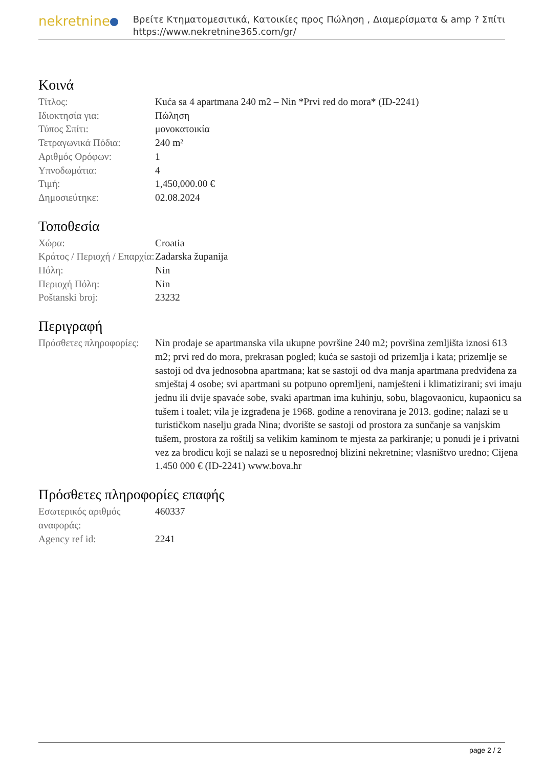nekretnine
Βρείτε Κτηματομεσιτικά, Κατοικίες προς Πώληση , Διαμερίσματα & amp ? Σπίτι
https://www.nekretnine365.com/gr/
Κοινά
| Τίτλος: | Kuća sa 4 apartmana 240 m2 – Nin *Prvi red do mora* (ID-2241) |
| Ιδιοκτησία για: | Πώληση |
| Τύπος Σπίτι: | μονοκατοικία |
| Τετραγωνικά Πόδια: | 240 m² |
| Αριθμός Ορόφων: | 1 |
| Υπνοδωμάτια: | 4 |
| Τιμή: | 1,450,000.00 € |
| Δημοσιεύτηκε: | 02.08.2024 |
Τοποθεσία
| Χώρα: | Croatia |
| Κράτος / Περιοχή / Επαρχία: | Zadarska županija |
| Πόλη: | Nin |
| Περιοχή Πόλη: | Nin |
| Poštanski broj: | 23232 |
Περιγραφή
| Πρόσθετες πληροφορίες: | Nin prodaje se apartmanska vila ukupne površine 240 m2; površina zemljišta iznosi 613 m2; prvi red do mora, prekrasan pogled; kuća se sastoji od prizemlja i kata; prizemlje se sastoji od dva jednosobna apartmana; kat se sastoji od dva manja apartmana predviđena za smještaj 4 osobe; svi apartmani su potpuno opremljeni, namješteni i klimatizirani; svi imaju jednu ili dvije spavaće sobe, svaki apartman ima kuhinju, sobu, blagovaonicu, kupaonicu sa tušem i toalet; vila je izgrađena je 1968. godine a renovirana je 2013. godine; nalazi se u turističkom naselju grada Nina; dvorište se sastoji od prostora za sunčanje sa vanjskim tušem, prostora za roštilj sa velikim kaminom te mjesta za parkiranje; u ponudi je i privatni vez za brodicu koji se nalazi se u neposrednoj blizini nekretnine; vlasništvo uredno; Cijena 1.450 000 € (ID-2241) www.bova.hr |
Πρόσθετες πληροφορίες επαφής
| Εσωτερικός αριθμός αναφοράς: | 460337 |
| Agency ref id: | 2241 |
page 2 / 2